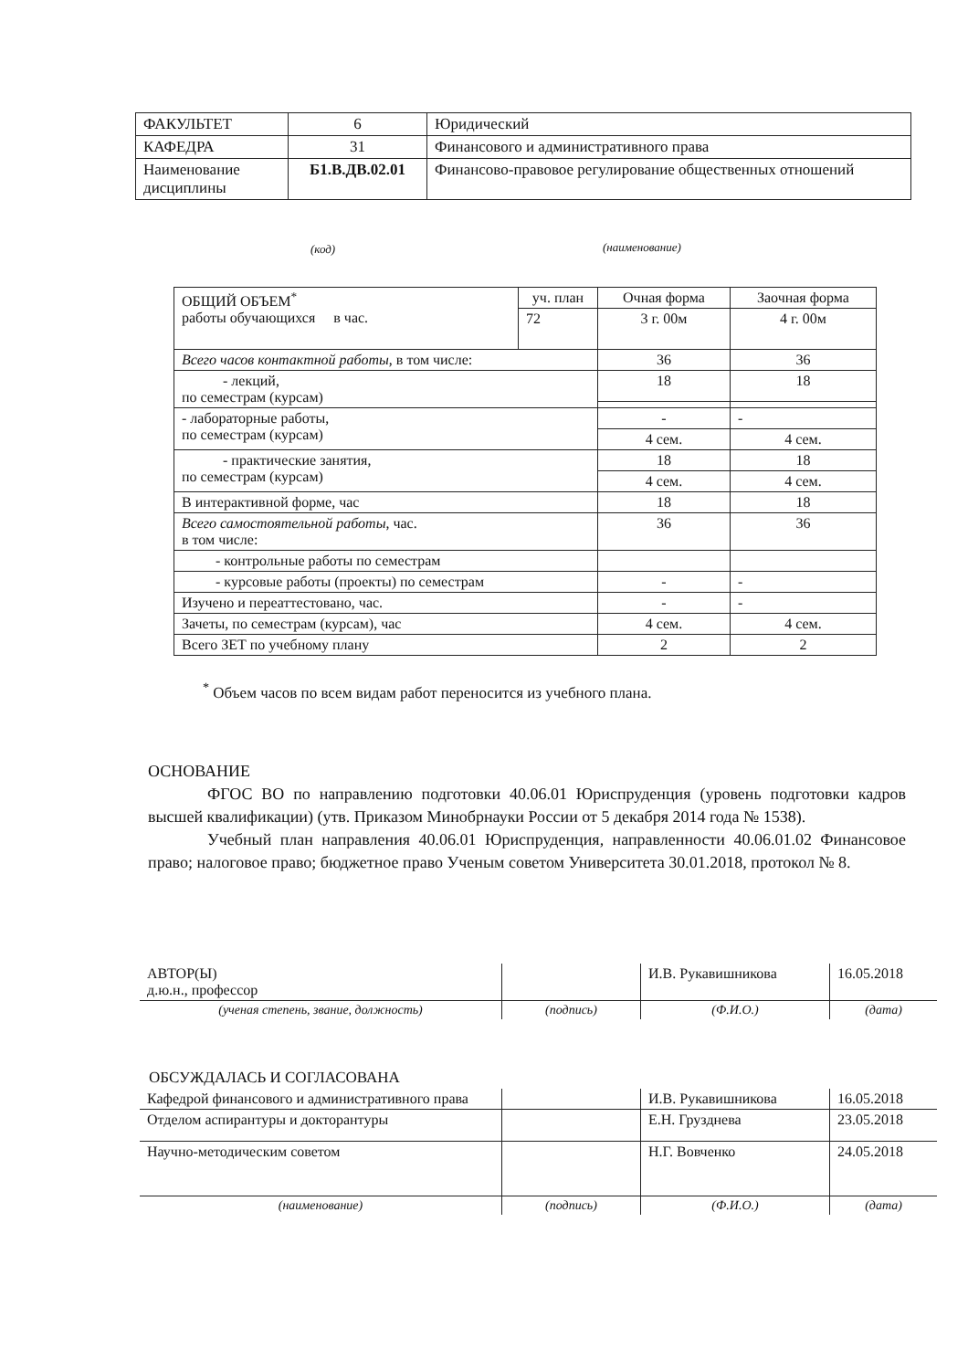| ФАКУЛЬТЕТ | 6 | Юридический |
| КАФЕДРА | 31 | Финансового и административного права |
| Наименование дисциплины | Б1.В.ДВ.02.01 | Финансово-правовое регулирование общественных отношений |
(код) (наименование)
| ОБЩИЙ ОБЪЕМ<sup>*</sup> работы обучающихся в час. | уч. план | Очная форма | Заочная форма |
| | 72 | 3 г. 00м | 4 г. 00м |
| Всего часов контактной работы , в том числе: | | 36 | 36 |
| - лекций, по семестрам (курсам) | | 18 | 18 |
| - лабораторные работы, по семестрам (курсам) | | - | - |
| | | 4 сем. | 4 сем. |
| - практические занятия, по семестрам (курсам) | | 18 | 18 |
| | | 4 сем. | 4 сем. |
| В интерактивной форме, час | | 18 | 18 |
| Всего самостоятельной работы , час. в том числе: | | 36 | 36 |
| - контрольные работы по семестрам | | | |
| - курсовые работы (проекты) по семестрам | | - | - |
| Изучено и переаттестовано, час. | | - | - |
| Зачеты, по семестрам (курсам), час | | 4 сем. | 4 сем. |
| Всего ЗЕТ по учебному плану | | 2 | 2 |
<sup>*</sup> Объем часов по всем видам работ переносится из учебного плана.
ОСНОВАНИЕ
ФГОС ВО по направлению подготовки 40.06.01 Юриспруденция (уровень подготовки кадров высшей квалификации) (утв. Приказом Минобрнауки России от 5 декабря 2014 года № 1538).
Учебный план направления 40.06.01 Юриспруденция, направленности 40.06.01.02 Финансовое право; налоговое право; бюджетное право Ученым советом Университета 30.01.2018, протокол № 8.
| АВТОР(Ы) д.ю.н., профессор | | И.В. Рукавишникова | 16.05.2018 |
| (ученая степень, звание, должность) | (подпись) | (Ф.И.О.) | (дата) |
ОБСУЖДАЛАСЬ И СОГЛАСОВАНА
| Кафедрой финансового и административного права | | И.В. Рукавишникова | 16.05.2018 |
| Отделом аспирантуры и докторантуры | | Е.Н. Грузднева | 23.05.2018 |
| Научно-методическим советом | | Н.Г. Вовченко | 24.05.2018 |
| (наименование) | (подпись) | (Ф.И.О.) | (дата) |